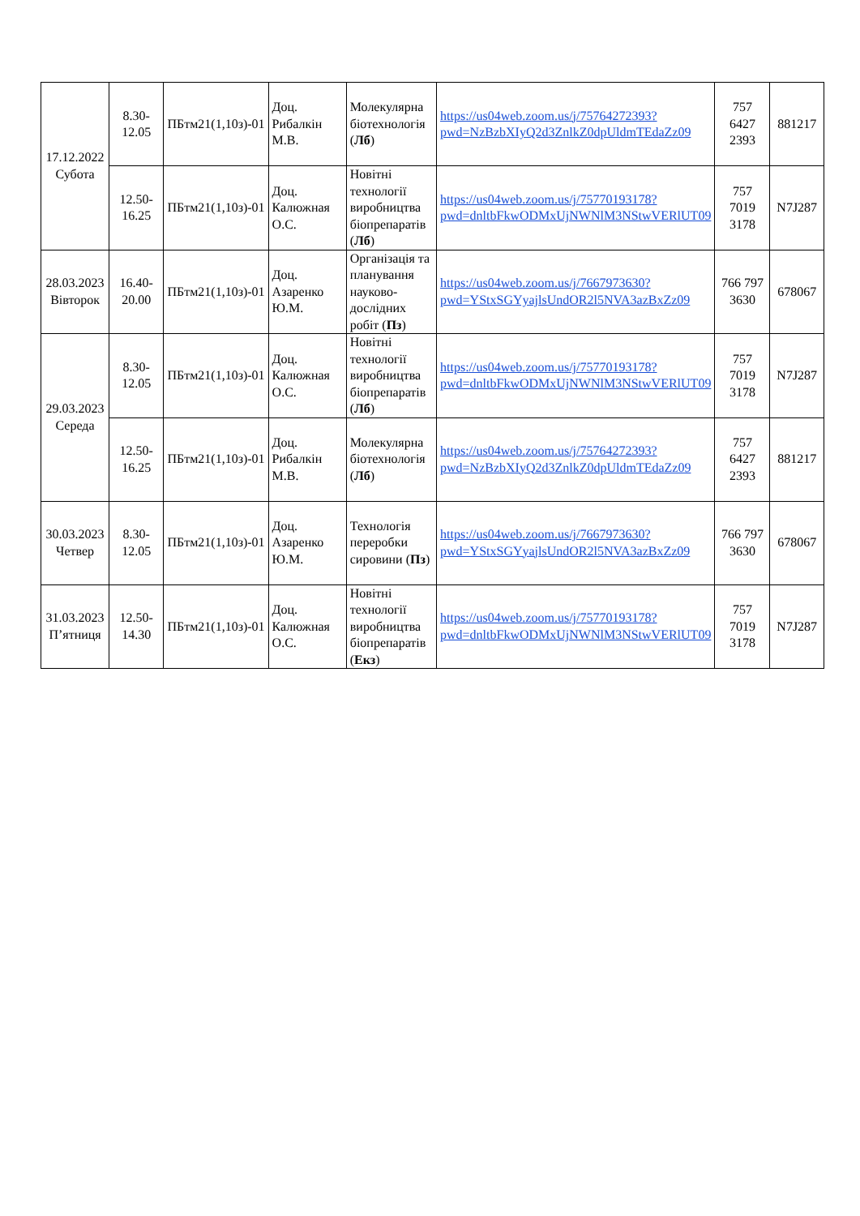| 17.12.2022 Субота | 8.30-12.05 | ПБтм21(1,10з)-01 | Доц. Рибалкін М.В. | Молекулярна біотехнологія ( Лб ) | https://us04web.zoom.us/j/75764272393?pwd=NzBzbXIyQ2d3ZnlkZ0dpUldmTEdaZz09 | 757 6427 2393 | 881217 |
| | 12.50-16.25 | ПБтм21(1,10з)-01 | Доц. Калюжная О.С. | Новітні технології виробництва біопрепаратів ( Лб ) | https://us04web.zoom.us/j/75770193178?pwd=dnltbFkwODMxUjNWNlM3NStwVERlUT09 | 757 7019 3178 | N7J287 |
| 28.03.2023 Вівторок | 16.40-20.00 | ПБтм21(1,10з)-01 | Доц. Азаренко Ю.М. | Організація та планування науково-дослідних робіт ( Пз ) | https://us04web.zoom.us/j/7667973630?pwd=YStxSGYyajlsUndOR2l5NVA3azBxZz09 | 766 797 3630 | 678067 |
| 29.03.2023 Середа | 8.30-12.05 | ПБтм21(1,10з)-01 | Доц. Калюжная О.С. | Новітні технології виробництва біопрепаратів ( Лб ) | https://us04web.zoom.us/j/75770193178?pwd=dnltbFkwODMxUjNWNlM3NStwVERlUT09 | 757 7019 3178 | N7J287 |
| | 12.50-16.25 | ПБтм21(1,10з)-01 | Доц. Рибалкін М.В. | Молекулярна біотехнологія ( Лб ) | https://us04web.zoom.us/j/75764272393?pwd=NzBzbXIyQ2d3ZnlkZ0dpUldmTEdaZz09 | 757 6427 2393 | 881217 |
| 30.03.2023 Четвер | 8.30-12.05 | ПБтм21(1,10з)-01 | Доц. Азаренко Ю.М. | Технологія переробки сировини ( Пз ) | https://us04web.zoom.us/j/7667973630?pwd=YStxSGYyajlsUndOR2l5NVA3azBxZz09 | 766 797 3630 | 678067 |
| 31.03.2023 П’ятниця | 12.50-14.30 | ПБтм21(1,10з)-01 | Доц. Калюжная О.С. | Новітні технології виробництва біопрепаратів ( Екз ) | https://us04web.zoom.us/j/75770193178?pwd=dnltbFkwODMxUjNWNlM3NStwVERlUT09 | 757 7019 3178 | N7J287 |